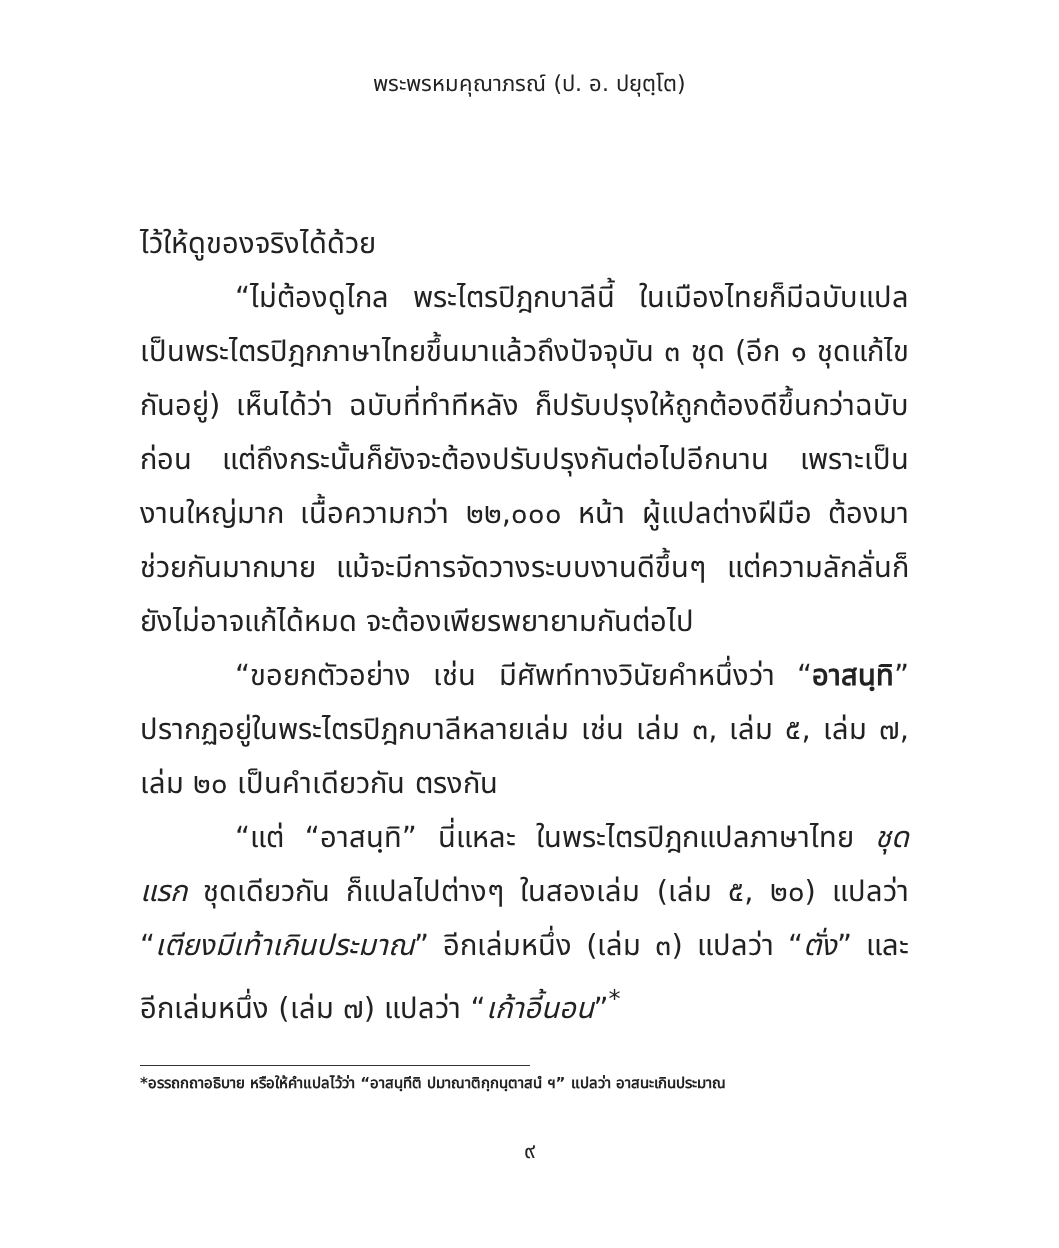พระพรหมคุณาภรณ์ (ป. อ. ปยุตฺโต)
ไว้ให้ดูของจริงได้ด้วย
“ไม่ต้องดูไกล พระไตรปิฎกบาลีนี้ ในเมืองไทยก็มีฉบับแปลเป็นพระไตรปิฎกภาษาไทยขึ้นมาแล้วถึงปัจจุบัน ๓ ชุด (อีก ๑ ชุดแก้ไขกันอยู่) เห็นได้ว่า ฉบับที่ทำทีหลัง ก็ปรับปรุงให้ถูกต้องดีขึ้นกว่าฉบับก่อน แต่ถึงกระนั้นก็ยังจะต้องปรับปรุงกันต่อไปอีกนาน เพราะเป็นงานใหญ่มาก เนื้อความกว่า ๒๒,๐๐๐ หน้า ผู้แปลต่างฝีมือ ต้องมาช่วยกันมากมาย แม้จะมีการจัดวางระบบงานดีขึ้นๆ แต่ความลักลั่นก็ยังไม่อาจแก้ได้หมด จะต้องเพียรพยายามกันต่อไป
“ขอยกตัวอย่าง เช่น มีศัพท์ทางวินัยคำหนึ่งว่า “อาสนฺทิ” ปรากฏอยู่ในพระไตรปิฎกบาลีหลายเล่ม เช่น เล่ม ๓, เล่ม ๕, เล่ม ๗, เล่ม ๒๐ เป็นคำเดียวกัน ตรงกัน
“แต่ “อาสนฺทิ” นี่แหละ ในพระไตรปิฎกแปลภาษาไทย ชุดแรก ชุดเดียวกัน ก็แปลไปต่างๆ ในสองเล่ม (เล่ม ๕, ๒๐) แปลว่า “เตียงมีเท้าเกินประมาณ” อีกเล่มหนึ่ง (เล่ม ๓) แปลว่า “ตั่ง” และอีกเล่มหนึ่ง (เล่ม ๗) แปลว่า “เก้าอี้นอน”<sup>*</sup>
*อรรถกถาอธิบาย หรือให้คำแปลไว้ว่า “อาสนฺทีติ ปมาณาติกฺกนฺตาสนํ ฯ” แปลว่า อาสนะเกินประมาณ
๙